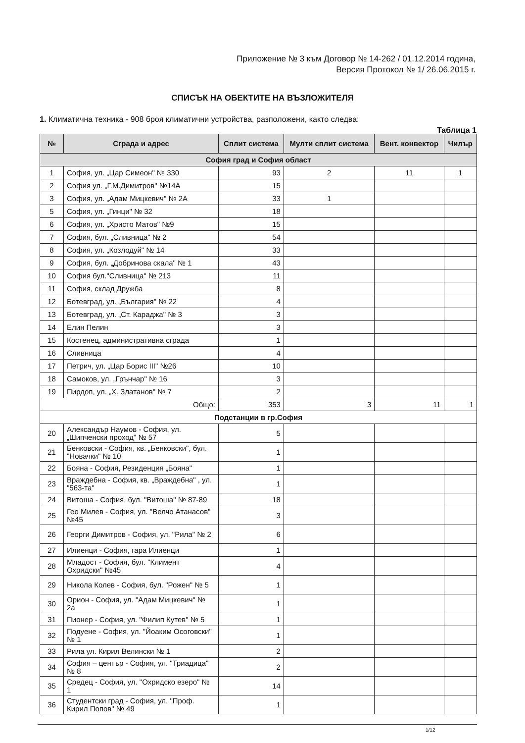Приложение № 3 към Договор № 14-262 / 01.12.2014 година,
Версия Протокол № 1/ 26.06.2015 г.
СПИСЪК НА ОБЕКТИТЕ НА ВЪЗЛОЖИТЕЛЯ
1. Климатична техника - 908 броя климатични устройства, разположени, както следва:
Таблица 1
| № | Сграда и адрес | Сплит система | Мулти сплит система | Вент. конвектор | Чилър |
| --- | --- | --- | --- | --- | --- |
| София град и София област | | | | | |
| 1 | София, ул. „Цар Симеон" № 330 | 93 | 2 | 11 | 1 |
| 2 | София ул. „Г.М.Димитров" №14А | 15 | | | |
| 3 | София, ул. „Адам Мицкевич" № 2А | 33 | 1 | | |
| 5 | София, ул. „Гинци" № 32 | 18 | | | |
| 6 | София, ул. „Христо Матов" №9 | 15 | | | |
| 7 | София, бул. „Сливница" № 2 | 54 | | | |
| 8 | София, ул. „Козлодуй" № 14 | 33 | | | |
| 9 | София, бул. „Добринова скала" № 1 | 43 | | | |
| 10 | София бул."Сливница" № 213 | 11 | | | |
| 11 | София, склад Дружба | 8 | | | |
| 12 | Ботевград, ул. „България" № 22 | 4 | | | |
| 13 | Ботевград, ул. „Ст. Караджа" № 3 | 3 | | | |
| 14 | Елин Пелин | 3 | | | |
| 15 | Костенец, административна сграда | 1 | | | |
| 16 | Сливница | 4 | | | |
| 17 | Петрич, ул. „Цар Борис III" №26 | 10 | | | |
| 18 | Самоков, ул. „Грънчар" № 16 | 3 | | | |
| 19 | Пирдоп, ул. „Х. Златанов" № 7 | 2 | | | |
| Общо: | | 353 | 3 | 11 | 1 |
| Подстанции в гр.София | | | | | |
| 20 | Александър Наумов - София, ул. „Шипченски проход" № 57 | 5 | | | |
| 21 | Бенковски - София, кв. „Бенковски", бул. "Новачки" № 10 | 1 | | | |
| 22 | Бояна - София, Резиденция „Бояна" | 1 | | | |
| 23 | Враждебна - София, кв. „Враждебна" , ул. "563-та" | 1 | | | |
| 24 | Витоша - София, бул. "Витоша" № 87-89 | 18 | | | |
| 25 | Гео Милев - София, ул. "Велчо Атанасов" №45 | 3 | | | |
| 26 | Георги Димитров - София, ул. "Рила" № 2 | 6 | | | |
| 27 | Илиенци - София, гара Илиенци | 1 | | | |
| 28 | Младост - София, бул. "Климент Охридски" №45 | 4 | | | |
| 29 | Никола Колев - София, бул. "Рожен" № 5 | 1 | | | |
| 30 | Орион - София, ул. "Адам Мицкевич" № 2а | 1 | | | |
| 31 | Пионер - София, ул. "Филип Кутев" № 5 | 1 | | | |
| 32 | Подуене - София, ул. "Йоаким Осоговски" № 1 | 1 | | | |
| 33 | Рила ул. Кирил Велински № 1 | 2 | | | |
| 34 | София – център - София, ул. "Триадица" № 8 | 2 | | | |
| 35 | Средец - София, ул. "Охридско езеро" № 1 | 14 | | | |
| 36 | Студентски град - София, ул. "Проф. Кирил Попов" № 49 | 1 | | | |
1/12